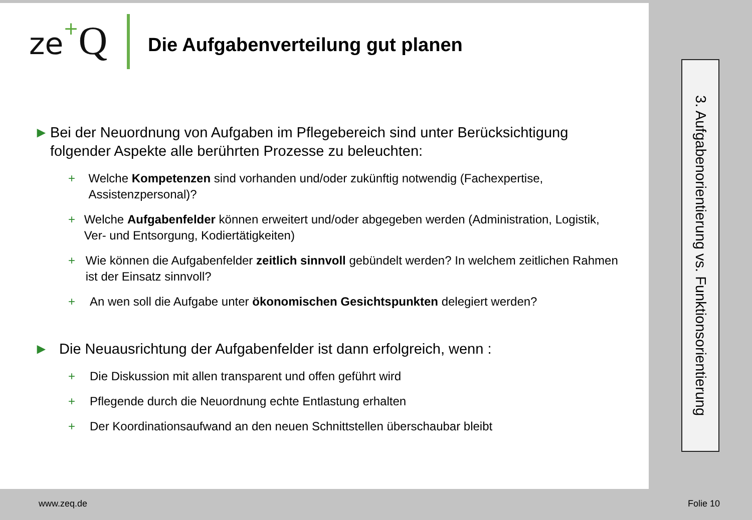ze+Q
Die Aufgabenverteilung gut planen
► Bei der Neuordnung von Aufgaben im Pflegebereich sind unter Berücksichtigung folgender Aspekte alle berührten Prozesse zu beleuchten:
+ Welche Kompetenzen sind vorhanden und/oder zukünftig notwendig (Fachexpertise, Assistenzpersonal)?
+ Welche Aufgabenfelder können erweitert und/oder abgegeben werden (Administration, Logistik, Ver- und Entsorgung, Kodiertätigkeiten)
+ Wie können die Aufgabenfelder zeitlich sinnvoll gebündelt werden? In welchem zeitlichen Rahmen ist der Einsatz sinnvoll?
+ An wen soll die Aufgabe unter ökonomischen Gesichtspunkten delegiert werden?
► Die Neuausrichtung der Aufgabenfelder ist dann erfolgreich, wenn :
+ Die Diskussion mit allen transparent und offen geführt wird
+ Pflegende durch die Neuordnung echte Entlastung erhalten
+ Der Koordinationsaufwand an den neuen Schnittstellen überschaubar bleibt
3. Aufgabenorientierung vs. Funktionsorientierung
www.zeq.de Folie 10